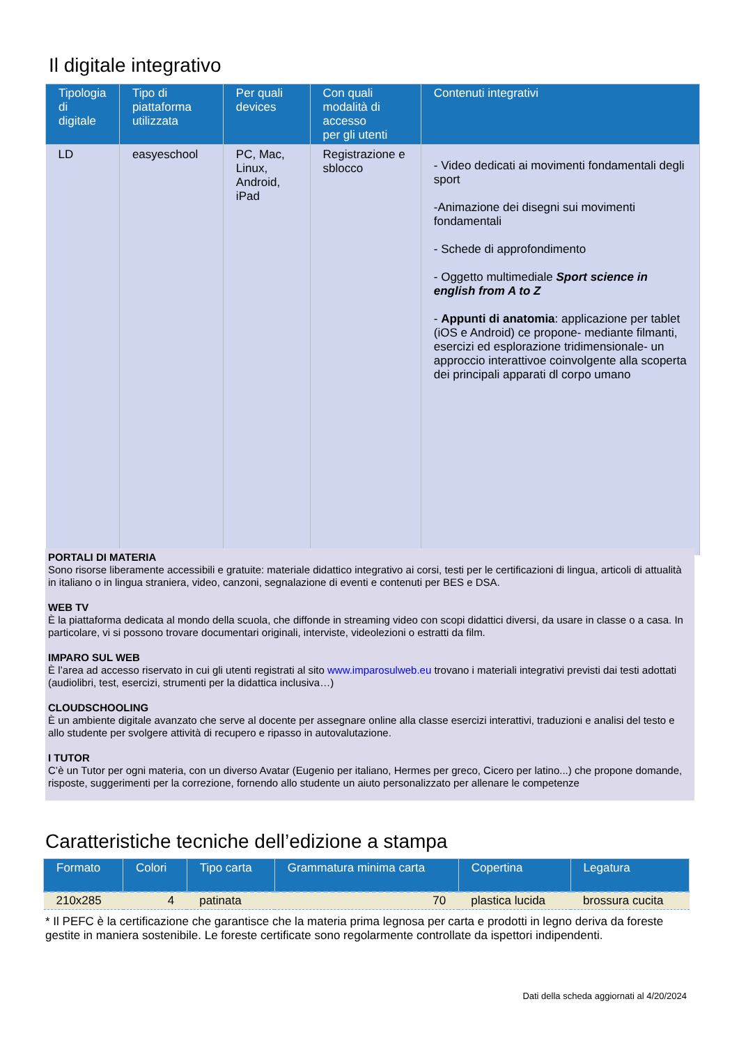Il digitale integrativo
| Tipologia di digitale | Tipo di piattaforma utilizzata | Per quali devices | Con quali modalità di accesso per gli utenti | Contenuti integrativi |
| --- | --- | --- | --- | --- |
| LD | easyeschool | PC, Mac, Linux, Android, iPad | Registrazione e sblocco | - Video dedicati ai movimenti fondamentali degli sport -Animazione dei disegni sui movimenti fondamentali - Schede di approfondimento - Oggetto multimediale Sport science in english from A to Z - Appunti di anatomia : applicazione per tablet (iOS e Android) ce propone- mediante filmanti, esercizi ed esplorazione tridimensionale- un approccio interattivoe coinvolgente alla scoperta dei principali apparati dl corpo umano |
PORTALI DI MATERIA
Sono risorse liberamente accessibili e gratuite: materiale didattico integrativo ai corsi, testi per le certificazioni di lingua, articoli di attualità in italiano o in lingua straniera, video, canzoni, segnalazione di eventi e contenuti per BES e DSA.
WEB TV
È la piattaforma dedicata al mondo della scuola, che diffonde in streaming video con scopi didattici diversi, da usare in classe o a casa. In particolare, vi si possono trovare documentari originali, interviste, videolezioni o estratti da film.
IMPARO SUL WEB
È l’area ad accesso riservato in cui gli utenti registrati al sito www.imparosulweb.eu trovano i materiali integrativi previsti dai testi adottati (audiolibri, test, esercizi, strumenti per la didattica inclusiva…)
CLOUDSCHOOLING
È un ambiente digitale avanzato che serve al docente per assegnare online alla classe esercizi interattivi, traduzioni e analisi del testo e allo studente per svolgere attività di recupero e ripasso in autovalutazione.
I TUTOR
C’è un Tutor per ogni materia, con un diverso Avatar (Eugenio per italiano, Hermes per greco, Cicero per latino...) che propone domande, risposte, suggerimenti per la correzione, fornendo allo studente un aiuto personalizzato per allenare le competenze
Caratteristiche tecniche dell’edizione a stampa
| Formato | Colori | Tipo carta | Grammatura minima carta | Copertina | Legatura |
| --- | --- | --- | --- | --- | --- |
| 210x285 | 4 | patinata | 70 | plastica lucida | brossura cucita |
* Il PEFC è la certificazione che garantisce che la materia prima legnosa per carta e prodotti in legno deriva da foreste gestite in maniera sostenibile. Le foreste certificate sono regolarmente controllate da ispettori indipendenti.
Dati della scheda aggiornati al 4/20/2024